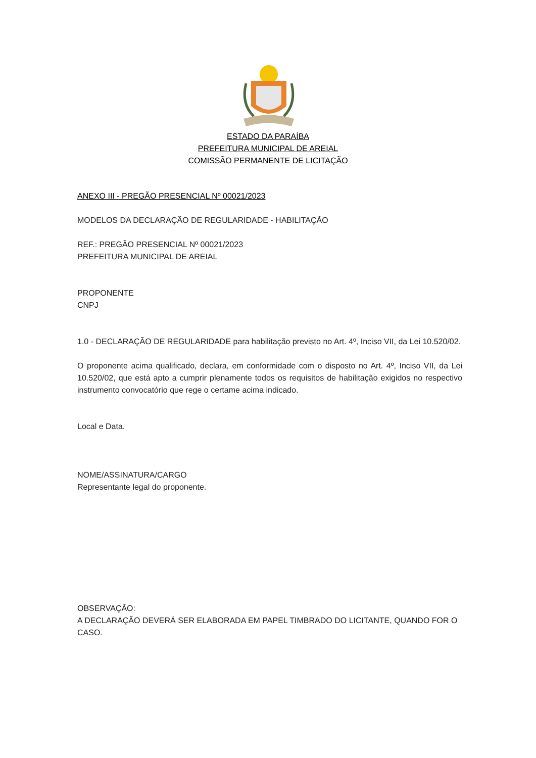ESTADO DA PARAÍBA
PREFEITURA MUNICIPAL DE AREIAL
COMISSÃO PERMANENTE DE LICITAÇÃO
ANEXO III - PREGÃO PRESENCIAL Nº 00021/2023
MODELOS DA DECLARAÇÃO DE REGULARIDADE - HABILITAÇÃO
REF.: PREGÃO PRESENCIAL Nº 00021/2023
PREFEITURA MUNICIPAL DE AREIAL
PROPONENTE
CNPJ
1.0 - DECLARAÇÃO DE REGULARIDADE para habilitação previsto no Art. 4º, Inciso VII, da Lei 10.520/02.
O proponente acima qualificado, declara, em conformidade com o disposto no Art. 4º, Inciso VII, da Lei 10.520/02, que está apto a cumprir plenamente todos os requisitos de habilitação exigidos no respectivo instrumento convocatório que rege o certame acima indicado.
Local e Data.
NOME/ASSINATURA/CARGO
Representante legal do proponente.
OBSERVAÇÃO:
A DECLARAÇÃO DEVERÁ SER ELABORADA EM PAPEL TIMBRADO DO LICITANTE, QUANDO FOR O CASO.